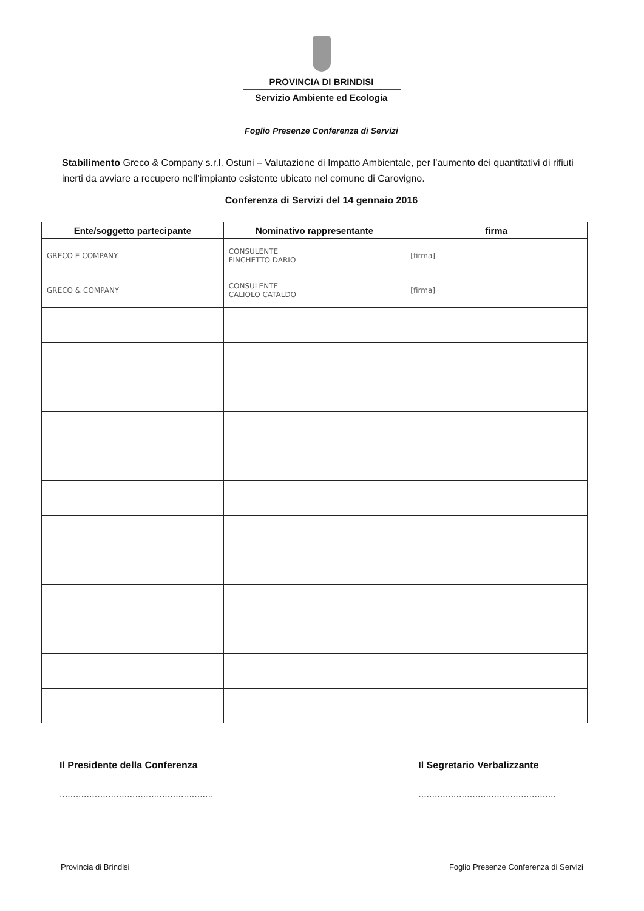PROVINCIA DI BRINDISI
Servizio Ambiente ed Ecologia
Foglio Presenze Conferenza di Servizi
Stabilimento Greco & Company s.r.l. Ostuni – Valutazione di Impatto Ambientale, per l’aumento dei quantitativi di rifiuti inerti da avviare a recupero nell’impianto esistente ubicato nel comune di Carovigno.
Conferenza di Servizi del 14 gennaio 2016
| Ente/soggetto partecipante | Nominativo rappresentante | firma |
| --- | --- | --- |
| GRECO E COMPANY | CONSULENTE FINCHETTO DARIO | [firma] |
| GRECO & COMPANY | CONSULENTE CALIOLO CATALDO | [firma] |
Il Presidente della Conferenza
.........................................................
Il Segretario Verbalizzante
...................................................
Provincia di Brindisi Foglio Presenze Conferenza di Servizi